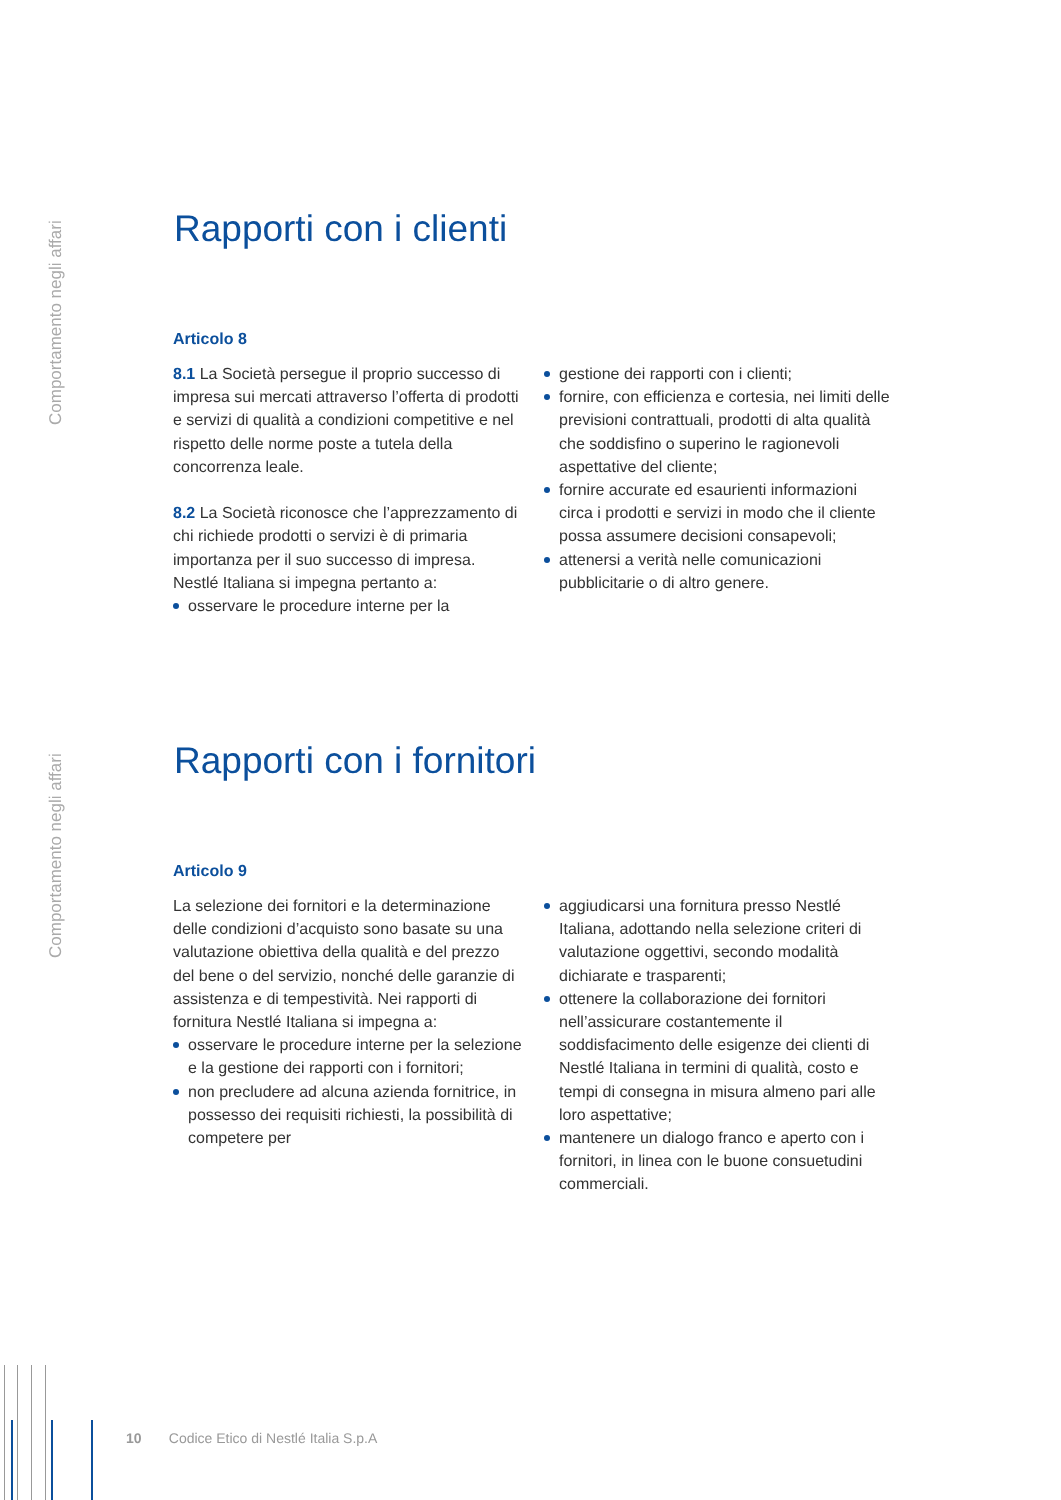Comportamento negli affari
Rapporti con i clienti
Articolo 8
8.1 La Società persegue il proprio successo di impresa sui mercati attraverso l’offerta di prodotti e servizi di qualità a condizioni competitive e nel rispetto delle norme poste a tutela della concorrenza leale.
8.2 La Società riconosce che l’apprezzamento di chi richiede prodotti o servizi è di primaria importanza per il suo successo di impresa. Nestlé Italiana si impegna pertanto a:
osservare le procedure interne per la
gestione dei rapporti con i clienti;
fornire, con efficienza e cortesia, nei limiti delle previsioni contrattuali, prodotti di alta qualità che soddisfino o superino le ragionevoli aspettative del cliente;
fornire accurate ed esaurienti informazioni circa i prodotti e servizi in modo che il cliente possa assumere decisioni consapevoli;
attenersi a verità nelle comunicazioni pubblicitarie o di altro genere.
Comportamento negli affari
Rapporti con i fornitori
Articolo 9
La selezione dei fornitori e la determinazione delle condizioni d’acquisto sono basate su una valutazione obiettiva della qualità e del prezzo del bene o del servizio, nonché delle garanzie di assistenza e di tempestività. Nei rapporti di fornitura Nestlé Italiana si impegna a:
osservare le procedure interne per la selezione e la gestione dei rapporti con i fornitori;
non precludere ad alcuna azienda fornitrice, in possesso dei requisiti richiesti, la possibilità di competere per
aggiudicarsi una fornitura presso Nestlé Italiana, adottando nella selezione criteri di valutazione oggettivi, secondo modalità dichiarate e trasparenti;
ottenere la collaborazione dei fornitori nell’assicurare costantemente il soddisfacimento delle esigenze dei clienti di Nestlé Italiana in termini di qualità, costo e tempi di consegna in misura almeno pari alle loro aspettative;
mantenere un dialogo franco e aperto con i fornitori, in linea con le buone consuetudini commerciali.
10 Codice Etico di Nestlé Italia S.p.A